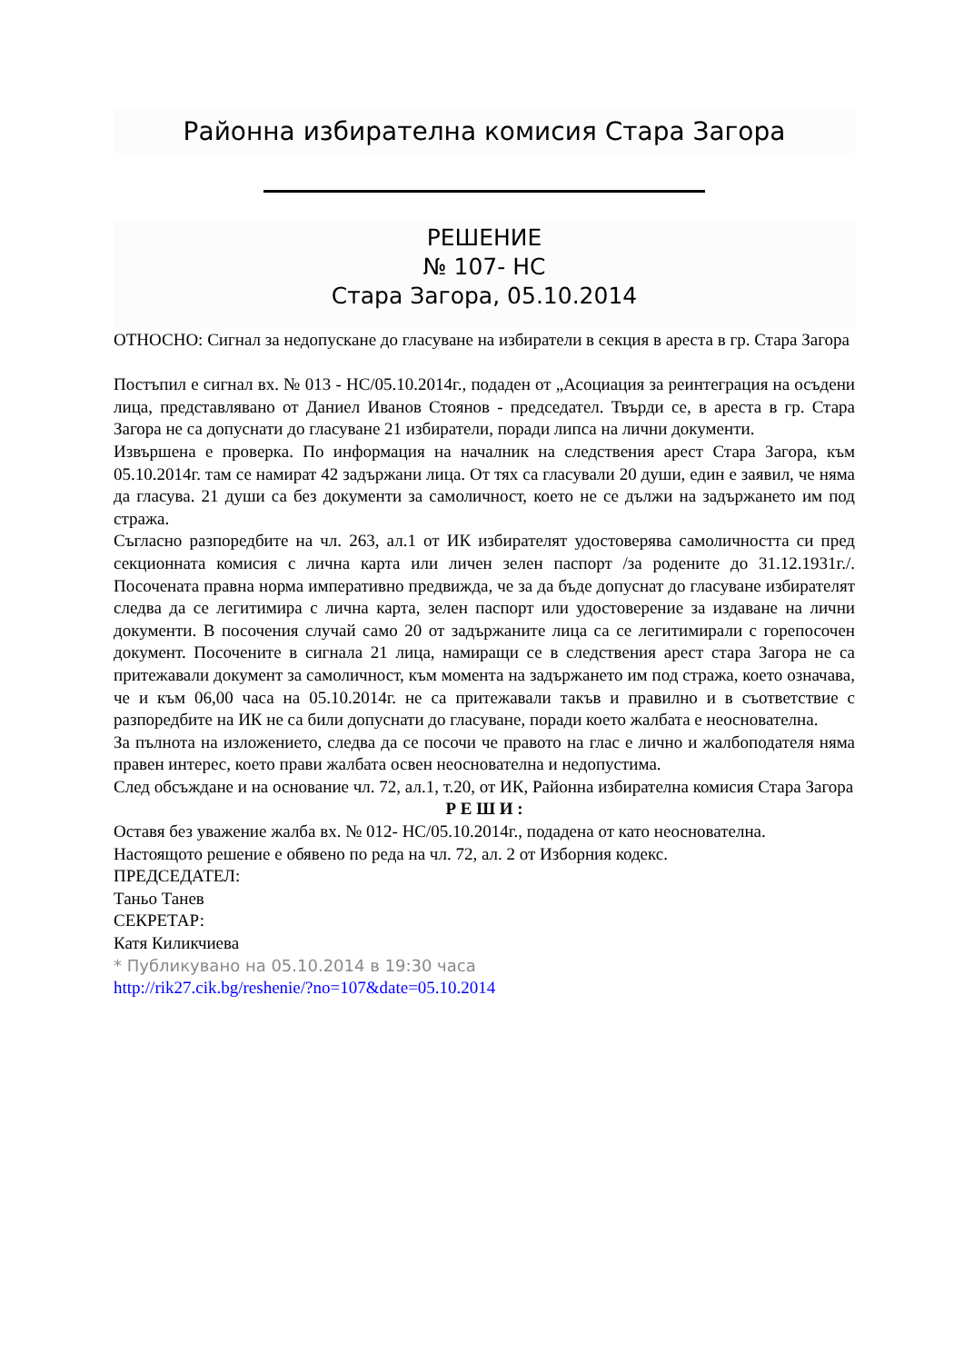Районна избирателна комисия Стара Загора
РЕШЕНИЕ
№ 107- НС
Стара Загора, 05.10.2014
ОТНОСНО: Сигнал за недопускане до гласуване на избиратели в секция в ареста в гр. Стара Загора
Постъпил е сигнал вх. № 013 - НС/05.10.2014г., подаден от „Асоциация за реинтеграция на осъдени лица, представлявано от Даниел Иванов Стоянов - председател. Твърди се, в ареста в гр. Стара Загора не са допуснати до гласуване 21 избиратели, поради липса на лични документи.
Извършена е проверка. По информация на началник на следствения арест Стара Загора, към 05.10.2014г. там се намират 42 задържани лица. От тях са гласували 20 души, един е заявил, че няма да гласува. 21 души са без документи за самоличност, което не се дължи на задържането им под стража.
Съгласно разпоредбите на чл. 263, ал.1 от ИК избирателят удостоверява самоличността си пред секционната комисия с лична карта или личен зелен паспорт /за родените до 31.12.1931г./. Посочената правна норма императивно предвижда, че за да бъде допуснат до гласуване избирателят следва да се легитимира с лична карта, зелен паспорт или удостоверение за издаване на лични документи. В посочения случай само 20 от задържаните лица са се легитимирали с горепосочен документ. Посочените в сигнала 21 лица, намиращи се в следствения арест стара Загора не са притежавали документ за самоличност, към момента на задържането им под стража, което означава, че и към 06,00 часа на 05.10.2014г. не са притежавали такъв и правилно и в съответствие с разпоредбите на ИК не са били допуснати до гласуване, поради което жалбата е неоснователна.
За пълнота на изложението, следва да се посочи че правото на глас е лично и жалбоподателя няма правен интерес, което прави жалбата освен неоснователна и недопустима.
След обсъждане и на основание чл. 72, ал.1, т.20, от ИК, Районна избирателна комисия Стара Загора
Р Е Ш И :
Оставя без уважение жалба вх. № 012- НС/05.10.2014г., подадена от като неоснователна.
Настоящото решение е обявено по реда на чл. 72, ал. 2 от Изборния кодекс.
ПРЕДСЕДАТЕЛ:
Таньо Танев
СЕКРЕТАР:
Катя Киликчиева
* Публикувано на 05.10.2014 в 19:30 часа
http://rik27.cik.bg/reshenie/?no=107&date=05.10.2014